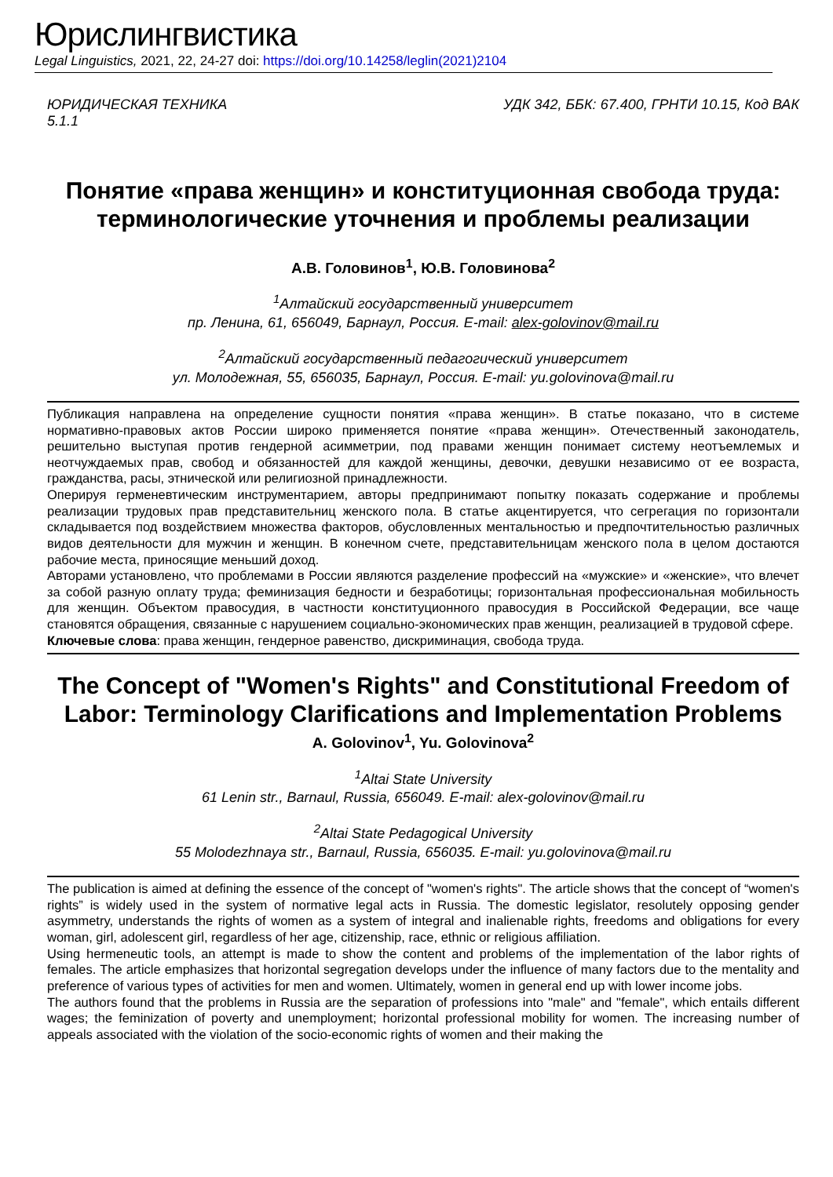Юрислингвистика
Legal Linguistics, 2021, 22, 24-27 doi: https://doi.org/10.14258/leglin(2021)2104
ЮРИДИЧЕСКАЯ ТЕХНИКА
5.1.1 УДК 342, ББК: 67.400, ГРНТИ 10.15, Код ВАК
Понятие «права женщин» и конституционная свобода труда: терминологические уточнения и проблемы реализации
А.В. Головинов<sup>1</sup>, Ю.В. Головинова<sup>2</sup>
<sup>1</sup> Алтайский государственный университет
пр. Ленина, 61, 656049, Барнаул, Россия. E-mail: alex-golovinov@mail.ru
<sup>2</sup> Алтайский государственный педагогический университет
ул. Молодежная, 55, 656035, Барнаул, Россия. E-mail: yu.golovinova@mail.ru
Публикация направлена на определение сущности понятия «права женщин». В статье показано, что в системе нормативно-правовых актов России широко применяется понятие «права женщин». Отечественный законодатель, решительно выступая против гендерной асимметрии, под правами женщин понимает систему неотъемлемых и неотчуждаемых прав, свобод и обязанностей для каждой женщины, девочки, девушки независимо от ее возраста, гражданства, расы, этнической или религиозной принадлежности.
Оперируя герменевтическим инструментарием, авторы предпринимают попытку показать содержание и проблемы реализации трудовых прав представительниц женского пола. В статье акцентируется, что сегрегация по горизонтали складывается под воздействием множества факторов, обусловленных ментальностью и предпочтительностью различных видов деятельности для мужчин и женщин. В конечном счете, представительницам женского пола в целом достаются рабочие места, приносящие меньший доход.
Авторами установлено, что проблемами в России являются разделение профессий на «мужские» и «женские», что влечет за собой разную оплату труда; феминизация бедности и безработицы; горизонтальная профессиональная мобильность для женщин. Объектом правосудия, в частности конституционного правосудия в Российской Федерации, все чаще становятся обращения, связанные с нарушением социально-экономических прав женщин, реализацией в трудовой сфере.
Ключевые слова: права женщин, гендерное равенство, дискриминация, свобода труда.
The Concept of "Women's Rights" and Constitutional Freedom of Labor: Terminology Clarifications and Implementation Problems
A. Golovinov<sup>1</sup>, Yu. Golovinova<sup>2</sup>
<sup>1</sup> Altai State University
61 Lenin str., Barnaul, Russia, 656049. E-mail: alex-golovinov@mail.ru
<sup>2</sup> Altai State Pedagogical University
55 Molodezhnaya str., Barnaul, Russia, 656035. E-mail: yu.golovinova@mail.ru
The publication is aimed at defining the essence of the concept of "women's rights". The article shows that the concept of “women's rights” is widely used in the system of normative legal acts in Russia. The domestic legislator, resolutely opposing gender asymmetry, understands the rights of women as a system of integral and inalienable rights, freedoms and obligations for every woman, girl, adolescent girl, regardless of her age, citizenship, race, ethnic or religious affiliation.
Using hermeneutic tools, an attempt is made to show the content and problems of the implementation of the labor rights of females. The article emphasizes that horizontal segregation develops under the influence of many factors due to the mentality and preference of various types of activities for men and women. Ultimately, women in general end up with lower income jobs.
The authors found that the problems in Russia are the separation of professions into "male" and "female", which entails different wages; the feminization of poverty and unemployment; horizontal professional mobility for women. The increasing number of appeals associated with the violation of the socio-economic rights of women and their making the